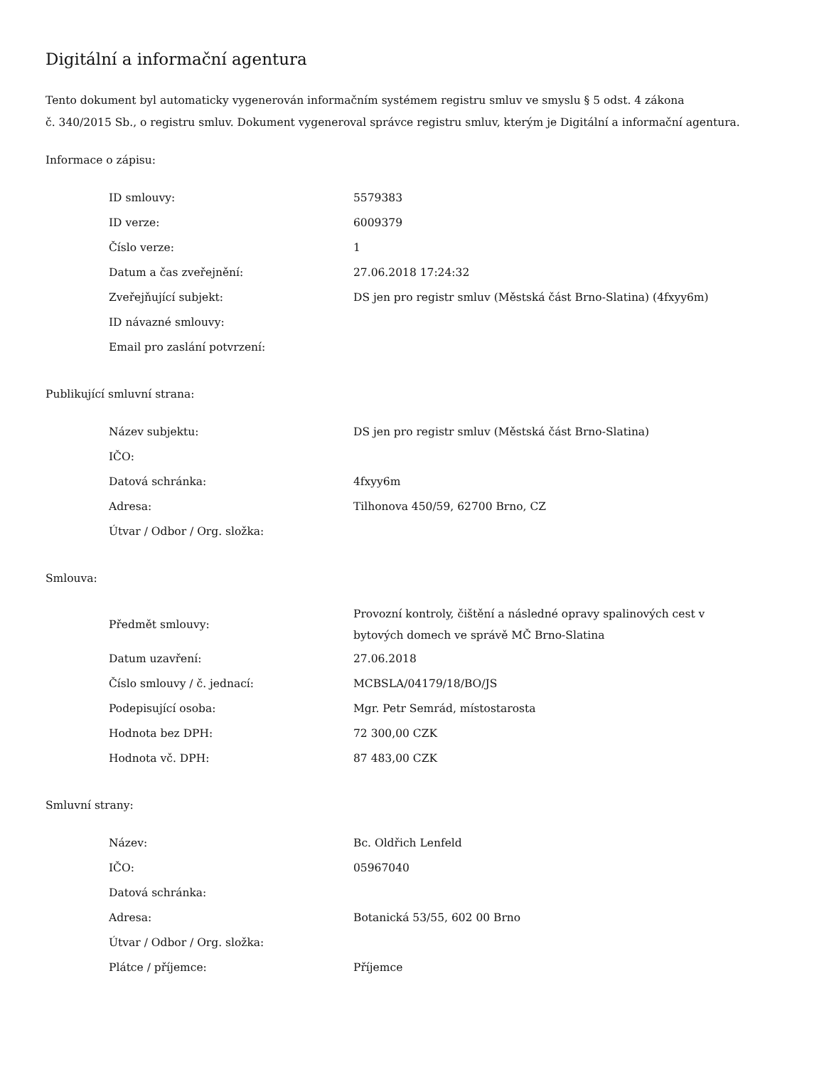Digitální a informační agentura
Tento dokument byl automaticky vygenerován informačním systémem registru smluv ve smyslu § 5 odst. 4 zákona
č. 340/2015 Sb., o registru smluv. Dokument vygeneroval správce registru smluv, kterým je Digitální a informační agentura.
Informace o zápisu:
| ID smlouvy: | 5579383 |
| ID verze: | 6009379 |
| Číslo verze: | 1 |
| Datum a čas zveřejnění: | 27.06.2018 17:24:32 |
| Zveřejňující subjekt: | DS jen pro registr smluv (Městská část Brno-Slatina) (4fxyy6m) |
| ID návazné smlouvy: | |
| Email pro zaslání potvrzení: | |
Publikující smluvní strana:
| Název subjektu: | DS jen pro registr smluv (Městská část Brno-Slatina) |
| IČO: | |
| Datová schránka: | 4fxyy6m |
| Adresa: | Tilhonova 450/59, 62700 Brno, CZ |
| Útvar / Odbor / Org. složka: | |
Smlouva:
| Předmět smlouvy: | Provozní kontroly, čištění a následné opravy spalinových cest v bytových domech ve správě MČ Brno-Slatina |
| Datum uzavření: | 27.06.2018 |
| Číslo smlouvy / č. jednací: | MCBSLA/04179/18/BO/JS |
| Podepisující osoba: | Mgr. Petr Semrád, místostarosta |
| Hodnota bez DPH: | 72 300,00 CZK |
| Hodnota vč. DPH: | 87 483,00 CZK |
Smluvní strany:
| Název: | Bc. Oldřich Lenfeld |
| IČO: | 05967040 |
| Datová schránka: | |
| Adresa: | Botanická 53/55, 602 00 Brno |
| Útvar / Odbor / Org. složka: | |
| Plátce / příjemce: | Příjemce |